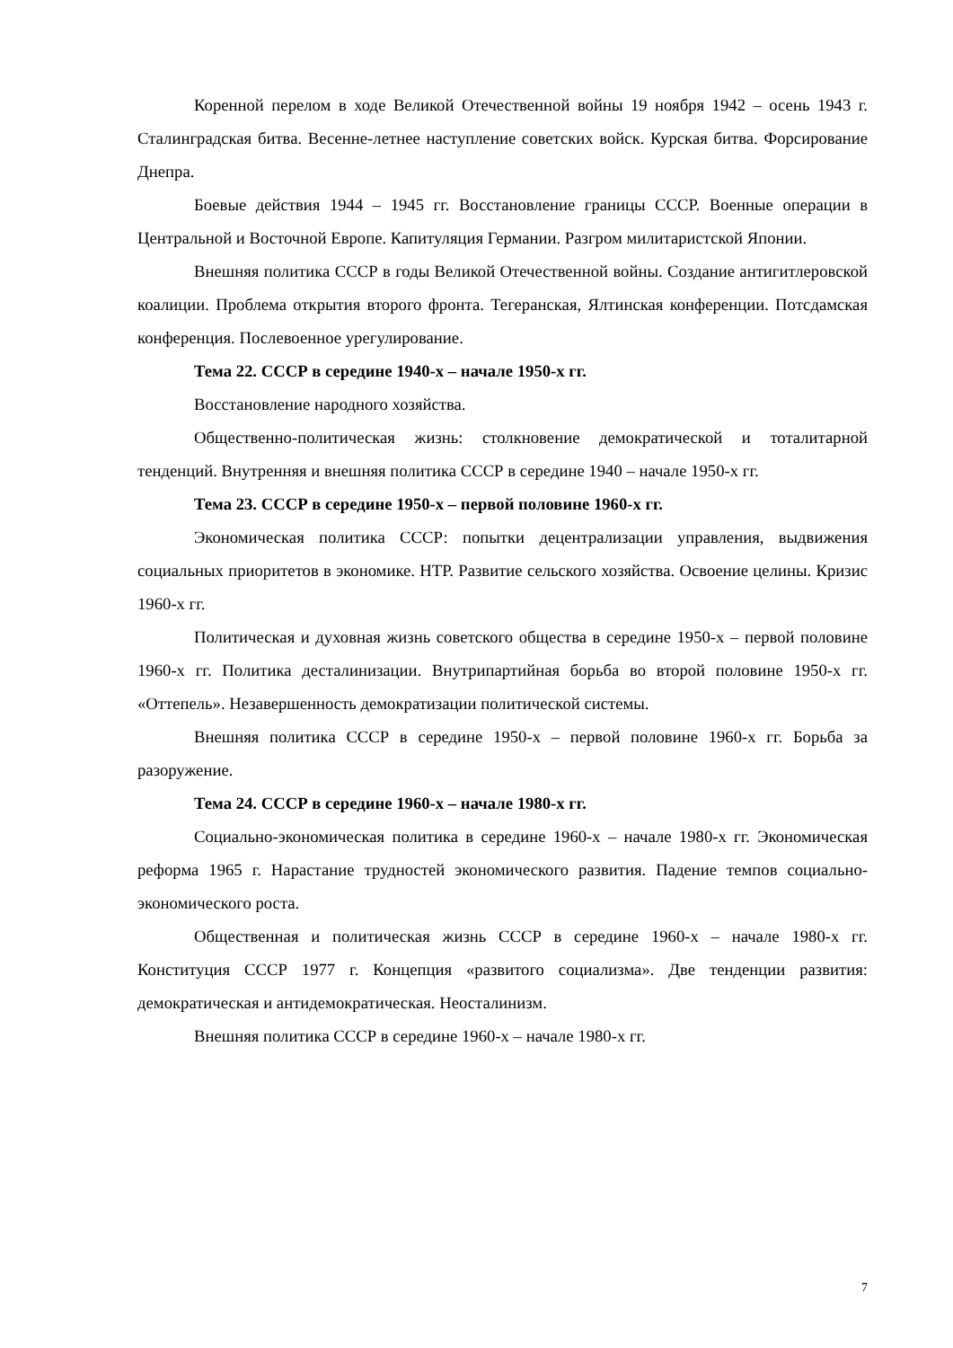Коренной перелом в ходе Великой Отечественной войны 19 ноября 1942 – осень 1943 г. Сталинградская битва. Весенне-летнее наступление советских войск. Курская битва. Форсирование Днепра.
Боевые действия 1944 – 1945 гг. Восстановление границы СССР. Военные операции в Центральной и Восточной Европе. Капитуляция Германии. Разгром милитаристской Японии.
Внешняя политика СССР в годы Великой Отечественной войны. Создание антигитлеровской коалиции. Проблема открытия второго фронта. Тегеранская, Ялтинская конференции. Потсдамская конференция. Послевоенное урегулирование.
Тема 22. СССР в середине 1940-х – начале 1950-х гг.
Восстановление народного хозяйства.
Общественно-политическая жизнь: столкновение демократической и тоталитарной тенденций. Внутренняя и внешняя политика СССР в середине 1940 – начале 1950-х гг.
Тема 23. СССР в середине 1950-х – первой половине 1960-х гг.
Экономическая политика СССР: попытки децентрализации управления, выдвижения социальных приоритетов в экономике. НТР. Развитие сельского хозяйства. Освоение целины. Кризис 1960-х гг.
Политическая и духовная жизнь советского общества в середине 1950-х – первой половине 1960-х гг. Политика десталинизации. Внутрипартийная борьба во второй половине 1950-х гг. «Оттепель». Незавершенность демократизации политической системы.
Внешняя политика СССР в середине 1950-х – первой половине 1960-х гг. Борьба за разоружение.
Тема 24. СССР в середине 1960-х – начале 1980-х гг.
Социально-экономическая политика в середине 1960-х – начале 1980-х гг. Экономическая реформа 1965 г. Нарастание трудностей экономического развития. Падение темпов социально-экономического роста.
Общественная и политическая жизнь СССР в середине 1960-х – начале 1980-х гг. Конституция СССР 1977 г. Концепция «развитого социализма». Две тенденции развития: демократическая и антидемократическая. Неосталинизм.
Внешняя политика СССР в середине 1960-х – начале 1980-х гг.
7